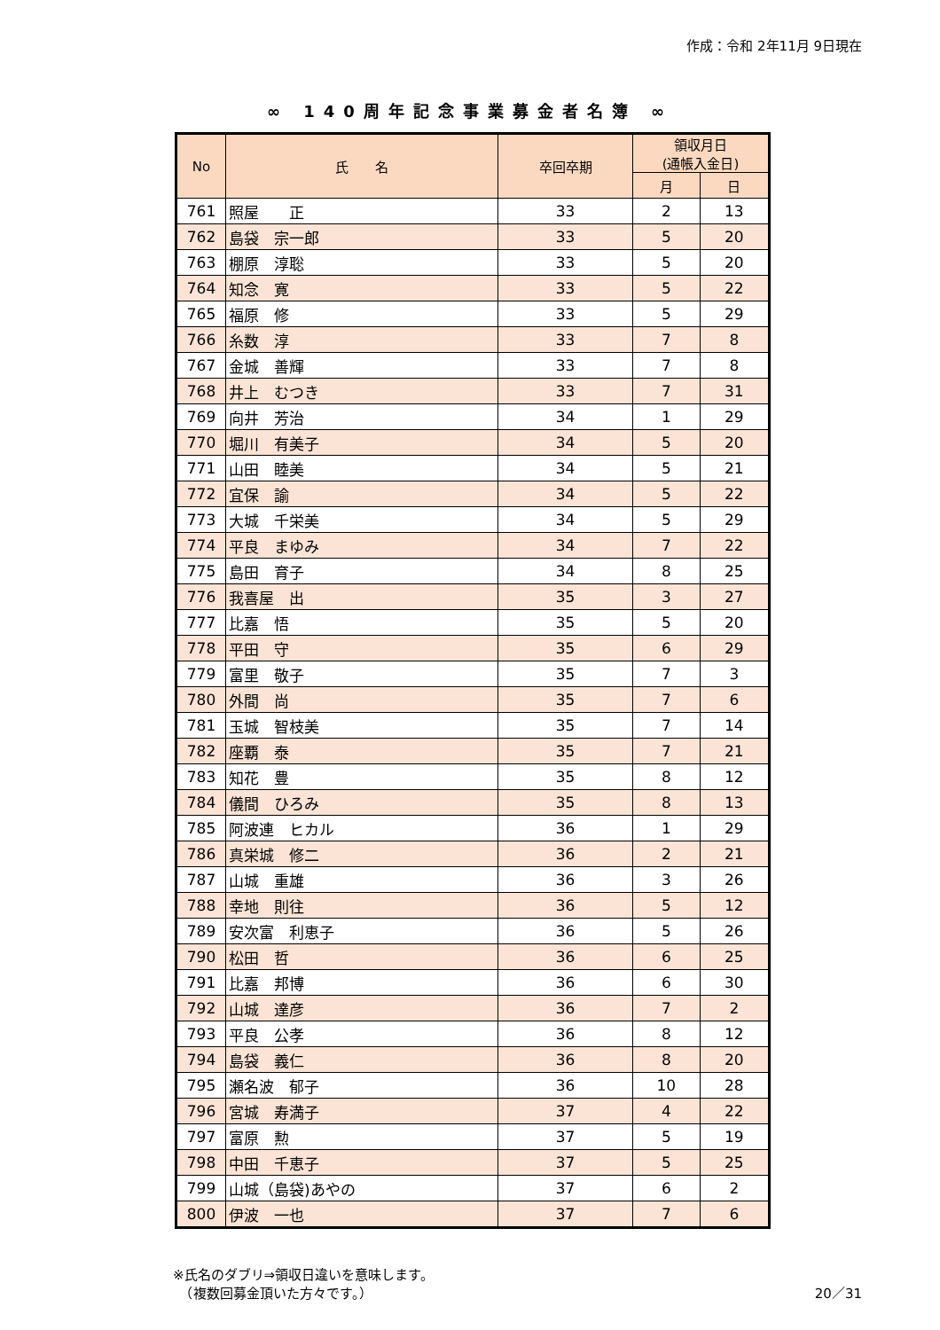作成：令和 2年11月 9日現在
∞ 140周年記念事業募金者名簿 ∞
| No | 氏 名 | 卒回卒期 | 領収月日 (通帳入金日) | |
| --- | --- | --- | --- | --- |
| | | | 月 | 日 |
| 761 | 照屋 正 | 33 | 2 | 13 |
| 762 | 島袋 宗一郎 | 33 | 5 | 20 |
| 763 | 棚原 淳聡 | 33 | 5 | 20 |
| 764 | 知念 寛 | 33 | 5 | 22 |
| 765 | 福原 修 | 33 | 5 | 29 |
| 766 | 糸数 淳 | 33 | 7 | 8 |
| 767 | 金城 善輝 | 33 | 7 | 8 |
| 768 | 井上 むつき | 33 | 7 | 31 |
| 769 | 向井 芳治 | 34 | 1 | 29 |
| 770 | 堀川 有美子 | 34 | 5 | 20 |
| 771 | 山田 睦美 | 34 | 5 | 21 |
| 772 | 宜保 諭 | 34 | 5 | 22 |
| 773 | 大城 千栄美 | 34 | 5 | 29 |
| 774 | 平良 まゆみ | 34 | 7 | 22 |
| 775 | 島田 育子 | 34 | 8 | 25 |
| 776 | 我喜屋 出 | 35 | 3 | 27 |
| 777 | 比嘉 悟 | 35 | 5 | 20 |
| 778 | 平田 守 | 35 | 6 | 29 |
| 779 | 富里 敬子 | 35 | 7 | 3 |
| 780 | 外間 尚 | 35 | 7 | 6 |
| 781 | 玉城 智枝美 | 35 | 7 | 14 |
| 782 | 座覇 泰 | 35 | 7 | 21 |
| 783 | 知花 豊 | 35 | 8 | 12 |
| 784 | 儀間 ひろみ | 35 | 8 | 13 |
| 785 | 阿波連 ヒカル | 36 | 1 | 29 |
| 786 | 真栄城 修二 | 36 | 2 | 21 |
| 787 | 山城 重雄 | 36 | 3 | 26 |
| 788 | 幸地 則往 | 36 | 5 | 12 |
| 789 | 安次富 利恵子 | 36 | 5 | 26 |
| 790 | 松田 哲 | 36 | 6 | 25 |
| 791 | 比嘉 邦博 | 36 | 6 | 30 |
| 792 | 山城 達彦 | 36 | 7 | 2 |
| 793 | 平良 公孝 | 36 | 8 | 12 |
| 794 | 島袋 義仁 | 36 | 8 | 20 |
| 795 | 瀬名波 郁子 | 36 | 10 | 28 |
| 796 | 宮城 寿満子 | 37 | 4 | 22 |
| 797 | 富原 勲 | 37 | 5 | 19 |
| 798 | 中田 千恵子 | 37 | 5 | 25 |
| 799 | 山城（島袋)あやの | 37 | 6 | 2 |
| 800 | 伊波 一也 | 37 | 7 | 6 |
※氏名のダブリ⇒領収日違いを意味します。
　（複数回募金頂いた方々です。） 20／31